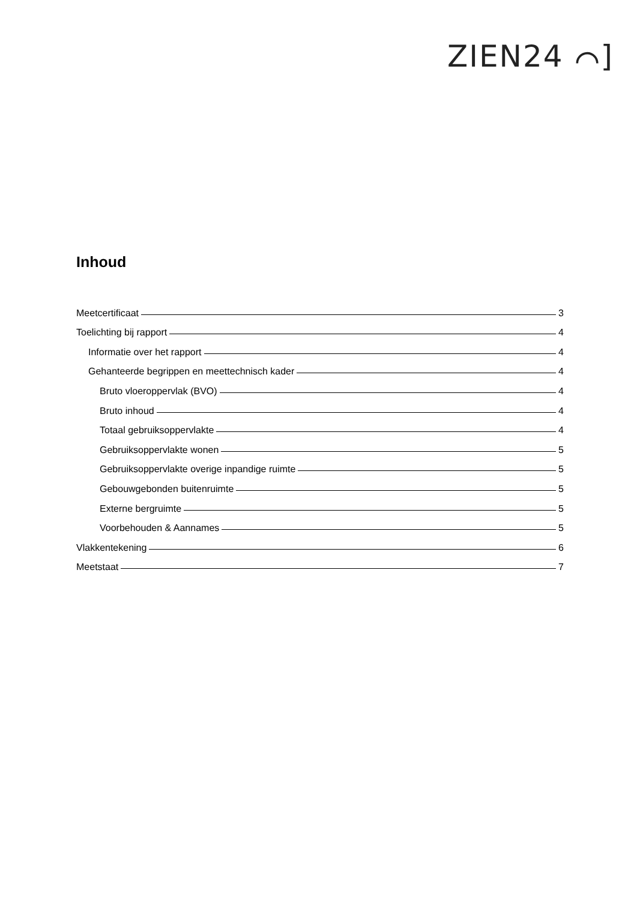ZIEN24 ⌒]
Inhoud
Meetcertificaat 3
Toelichting bij rapport 4
Informatie over het rapport 4
Gehanteerde begrippen en meettechnisch kader 4
Bruto vloeroppervlak (BVO) 4
Bruto inhoud 4
Totaal gebruiksoppervlakte 4
Gebruiksoppervlakte wonen 5
Gebruiksoppervlakte overige inpandige ruimte 5
Gebouwgebonden buitenruimte 5
Externe bergruimte 5
Voorbehouden & Aannames 5
Vlakkentekening 6
Meetstaat 7